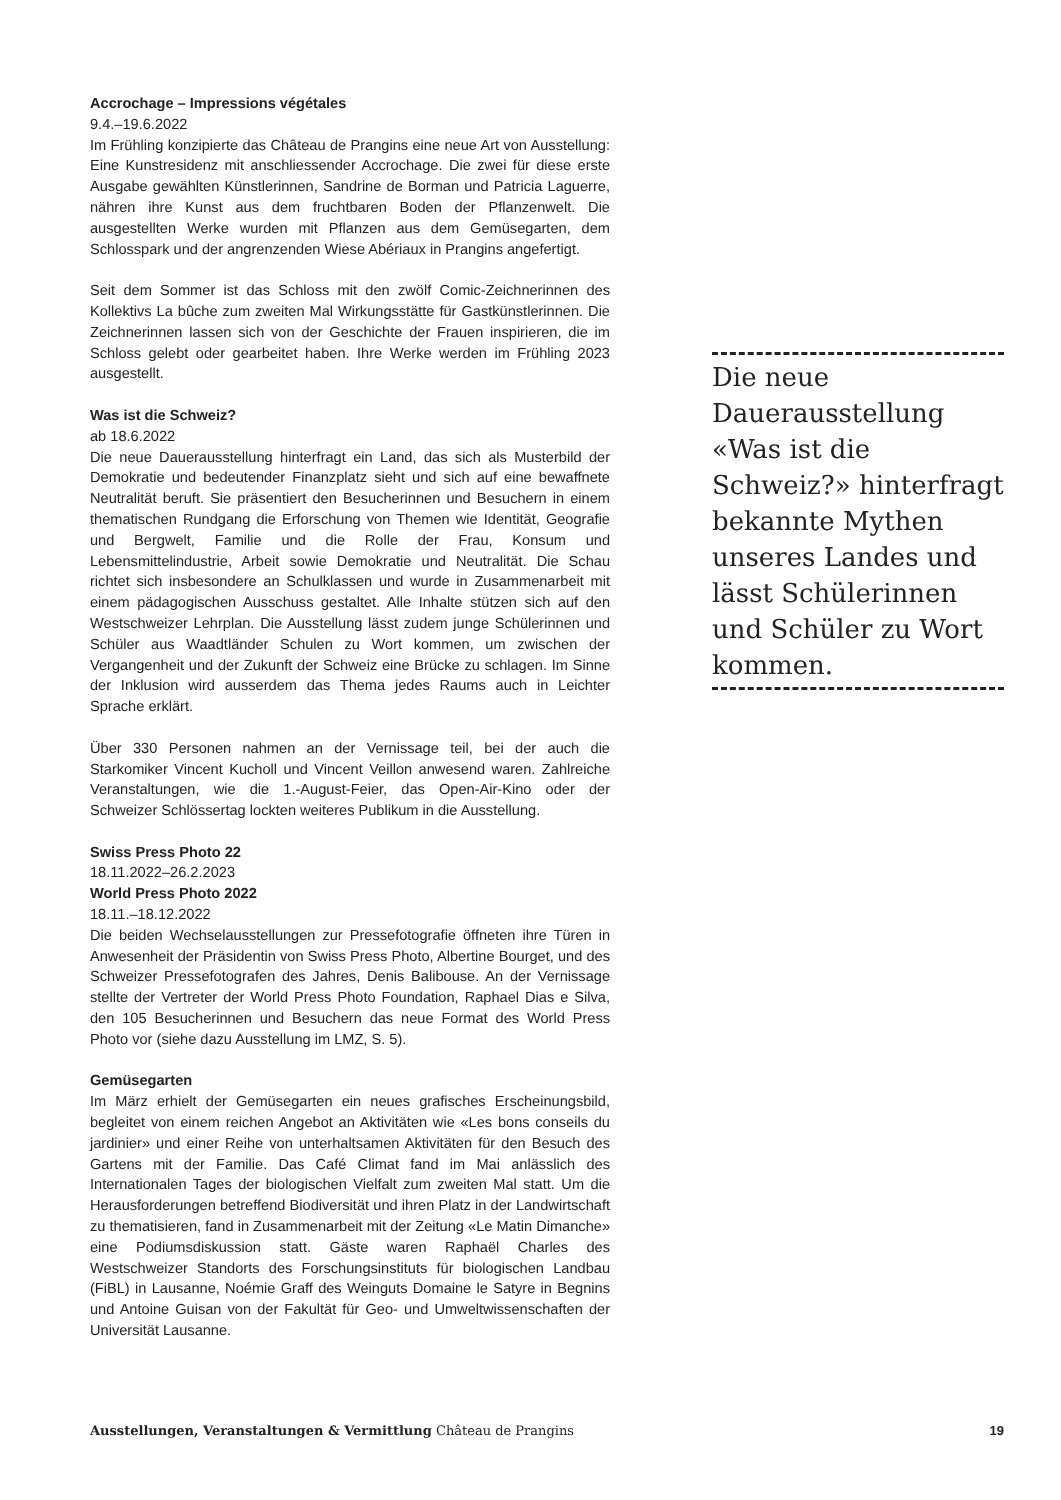Accrochage – Impressions végétales
9.4.–19.6.2022
Im Frühling konzipierte das Château de Prangins eine neue Art von Ausstellung: Eine Kunstresidenz mit anschliessender Accrochage. Die zwei für diese erste Ausgabe gewählten Künstlerinnen, Sandrine de Borman und Patricia Laguerre, nähren ihre Kunst aus dem fruchtbaren Boden der Pflanzenwelt. Die ausgestellten Werke wurden mit Pflanzen aus dem Gemüsegarten, dem Schlosspark und der angrenzenden Wiese Abériaux in Prangins angefertigt.
Seit dem Sommer ist das Schloss mit den zwölf Comic-Zeichnerinnen des Kollektivs La bûche zum zweiten Mal Wirkungsstätte für Gastkünstlerinnen. Die Zeichnerinnen lassen sich von der Geschichte der Frauen inspirieren, die im Schloss gelebt oder gearbeitet haben. Ihre Werke werden im Frühling 2023 ausgestellt.
Was ist die Schweiz?
ab 18.6.2022
Die neue Dauerausstellung hinterfragt ein Land, das sich als Musterbild der Demokratie und bedeutender Finanzplatz sieht und sich auf eine bewaffnete Neutralität beruft. Sie präsentiert den Besucherinnen und Besuchern in einem thematischen Rundgang die Erforschung von Themen wie Identität, Geografie und Bergwelt, Familie und die Rolle der Frau, Konsum und Lebensmittelindustrie, Arbeit sowie Demokratie und Neutralität. Die Schau richtet sich insbesondere an Schulklassen und wurde in Zusammenarbeit mit einem pädagogischen Ausschuss gestaltet. Alle Inhalte stützen sich auf den Westschweizer Lehrplan. Die Ausstellung lässt zudem junge Schülerinnen und Schüler aus Waadtländer Schulen zu Wort kommen, um zwischen der Vergangenheit und der Zukunft der Schweiz eine Brücke zu schlagen. Im Sinne der Inklusion wird ausserdem das Thema jedes Raums auch in Leichter Sprache erklärt.
Über 330 Personen nahmen an der Vernissage teil, bei der auch die Starkomiker Vincent Kucholl und Vincent Veillon anwesend waren. Zahlreiche Veranstaltungen, wie die 1.-August-Feier, das Open-Air-Kino oder der Schweizer Schlössertag lockten weiteres Publikum in die Ausstellung.
Swiss Press Photo 22
18.11.2022–26.2.2023
World Press Photo 2022
18.11.–18.12.2022
Die beiden Wechselausstellungen zur Pressefotografie öffneten ihre Türen in Anwesenheit der Präsidentin von Swiss Press Photo, Albertine Bourget, und des Schweizer Pressefotografen des Jahres, Denis Balibouse. An der Vernissage stellte der Vertreter der World Press Photo Foundation, Raphael Dias e Silva, den 105 Besucherinnen und Besuchern das neue Format des World Press Photo vor (siehe dazu Ausstellung im LMZ, S. 5).
Gemüsegarten
Im März erhielt der Gemüsegarten ein neues grafisches Erscheinungsbild, begleitet von einem reichen Angebot an Aktivitäten wie «Les bons conseils du jardinier» und einer Reihe von unterhaltsamen Aktivitäten für den Besuch des Gartens mit der Familie. Das Café Climat fand im Mai anlässlich des Internationalen Tages der biologischen Vielfalt zum zweiten Mal statt. Um die Herausforderungen betreffend Biodiversität und ihren Platz in der Landwirtschaft zu thematisieren, fand in Zusammenarbeit mit der Zeitung «Le Matin Dimanche» eine Podiumsdiskussion statt. Gäste waren Raphaël Charles des Westschweizer Standorts des Forschungsinstituts für biologischen Landbau (FiBL) in Lausanne, Noémie Graff des Weinguts Domaine le Satyre in Begnins und Antoine Guisan von der Fakultät für Geo- und Umweltwissenschaften der Universität Lausanne.
Die neue Dauerausstellung «Was ist die Schweiz?» hinterfragt bekannte Mythen unseres Landes und lässt Schülerinnen und Schüler zu Wort kommen.
Ausstellungen, Veranstaltungen & Vermittlung Château de Prangins 19